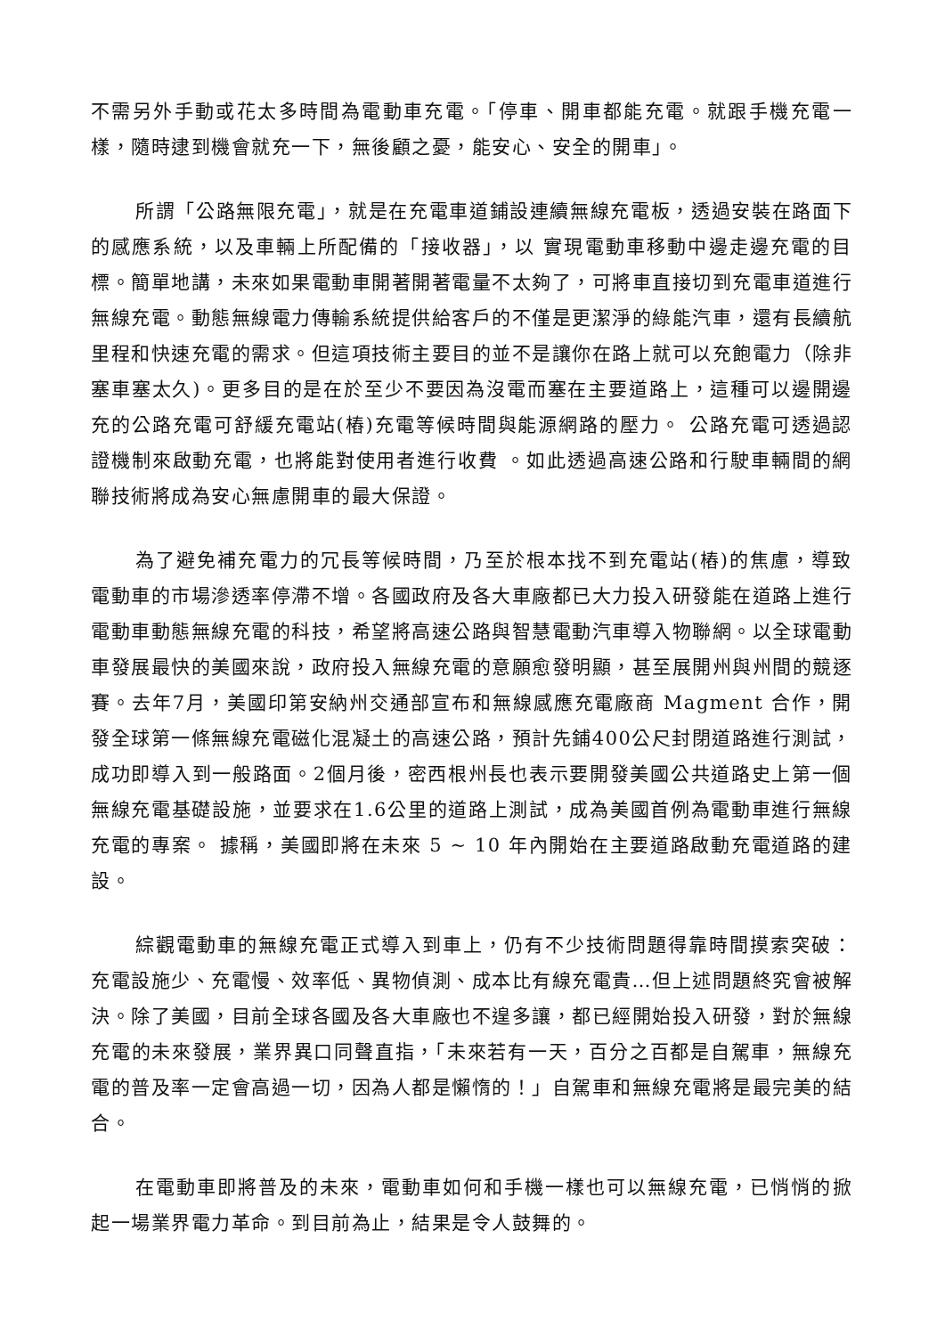不需另外手動或花太多時間為電動車充電。「停車、開車都能充電。就跟手機充電一樣，隨時逮到機會就充一下，無後顧之憂，能安心、安全的開車」。
所謂「公路無限充電」，就是在充電車道鋪設連續無線充電板，透過安裝在路面下的感應系統，以及車輛上所配備的「接收器」，以 實現電動車移動中邊走邊充電的目標。簡單地講，未來如果電動車開著開著電量不太夠了，可將車直接切到充電車道進行無線充電。動態無線電力傳輸系統提供給客戶的不僅是更潔淨的綠能汽車，還有長續航里程和快速充電的需求。但這項技術主要目的並不是讓你在路上就可以充飽電力（除非塞車塞太久)。更多目的是在於至少不要因為沒電而塞在主要道路上，這種可以邊開邊充的公路充電可舒緩充電站(樁)充電等候時間與能源網路的壓力。 公路充電可透過認證機制來啟動充電，也將能對使用者進行收費 。如此透過高速公路和行駛車輛間的網聯技術將成為安心無慮開車的最大保證。
為了避免補充電力的冗長等候時間，乃至於根本找不到充電站(樁)的焦慮，導致電動車的市場滲透率停滯不增。各國政府及各大車廠都已大力投入研發能在道路上進行電動車動態無線充電的科技，希望將高速公路與智慧電動汽車導入物聯網。以全球電動車發展最快的美國來說，政府投入無線充電的意願愈發明顯，甚至展開州與州間的競逐賽。去年7月，美國印第安納州交通部宣布和無線感應充電廠商 Magment 合作，開發全球第一條無線充電磁化混凝土的高速公路，預計先鋪400公尺封閉道路進行測試，成功即導入到一般路面。2個月後，密西根州長也表示要開發美國公共道路史上第一個無線充電基礎設施，並要求在1.6公里的道路上測試，成為美國首例為電動車進行無線充電的專案。 據稱，美國即將在未來 5 ~ 10 年內開始在主要道路啟動充電道路的建設。
綜觀電動車的無線充電正式導入到車上，仍有不少技術問題得靠時間摸索突破：充電設施少、充電慢、效率低、異物偵測、成本比有線充電貴…但上述問題終究會被解決。除了美國，目前全球各國及各大車廠也不遑多讓，都已經開始投入研發，對於無線充電的未來發展，業界異口同聲直指，「未來若有一天，百分之百都是自駕車，無線充電的普及率一定會高過一切，因為人都是懶惰的！」自駕車和無線充電將是最完美的結合。
在電動車即將普及的未來，電動車如何和手機一樣也可以無線充電，已悄悄的掀起一場業界電力革命。到目前為止，結果是令人鼓舞的。